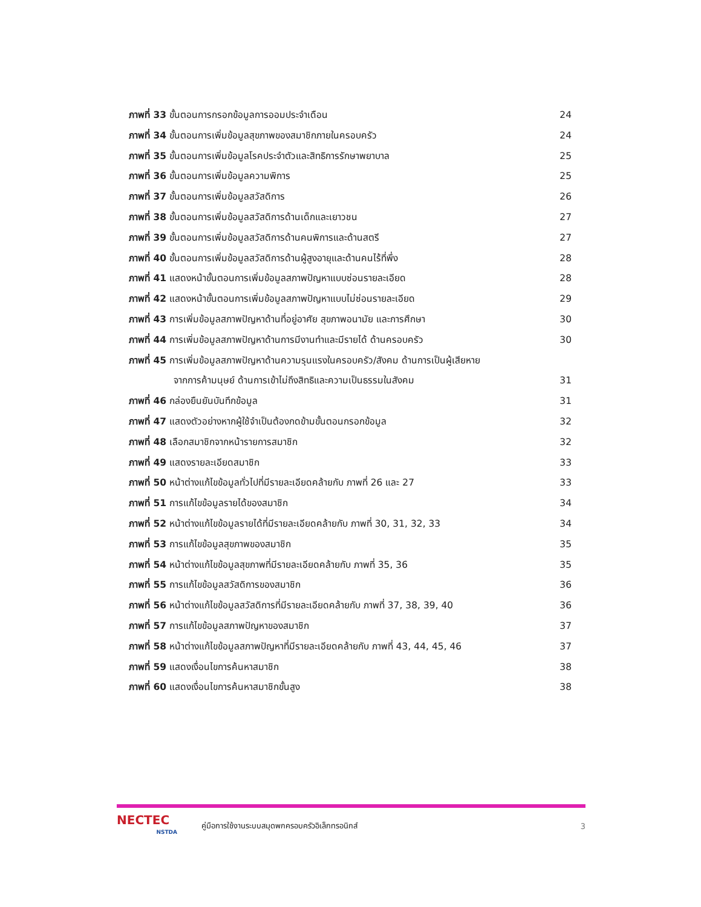ภาพที่ 33 ขั้นตอนการกรอกข้อมูลการออมประจำเดือน 24
ภาพที่ 34 ขั้นตอนการเพิ่มข้อมูลสุขภาพของสมาชิกภายในครอบครัว 24
ภาพที่ 35 ขั้นตอนการเพิ่มข้อมูลโรคประจำตัวและสิทธิการรักษาพยาบาล 25
ภาพที่ 36 ขั้นตอนการเพิ่มข้อมูลความพิการ 25
ภาพที่ 37 ขั้นตอนการเพิ่มข้อมูลสวัสดิการ 26
ภาพที่ 38 ขั้นตอนการเพิ่มข้อมูลสวัสดิการด้านเด็กและเยาวชน 27
ภาพที่ 39 ขั้นตอนการเพิ่มข้อมูลสวัสดิการด้านคนพิการและด้านสตรี 27
ภาพที่ 40 ขั้นตอนการเพิ่มข้อมูลสวัสดิการด้านผู้สูงอายุและด้านคนไร้ที่พึ่ง 28
ภาพที่ 41 แสดงหน้าขั้นตอนการเพิ่มข้อมูลสภาพปัญหาแบบซ่อนรายละเอียด 28
ภาพที่ 42 แสดงหน้าขั้นตอนการเพิ่มข้อมูลสภาพปัญหาแบบไม่ซ่อนรายละเอียด 29
ภาพที่ 43 การเพิ่มข้อมูลสภาพปัญหาด้านที่อยู่อาศัย สุขภาพอนามัย และการศึกษา 30
ภาพที่ 44 การเพิ่มข้อมูลสภาพปัญหาด้านการมีงานทำและมีรายได้ ด้านครอบครัว 30
ภาพที่ 45 การเพิ่มข้อมูลสภาพปัญหาด้านความรุนแรงในครอบครัว/สังคม ด้านการเป็นผู้เสียหาย
จากการค้ามนุษย์ ด้านการเข้าไม่ถึงสิทธิและความเป็นธรรมในสังคม 31
ภาพที่ 46 กล่องยืนยันบันทึกข้อมูล 31
ภาพที่ 47 แสดงตัวอย่างหากผู้ใช้จำเป็นต้องกดข้ามขั้นตอนกรอกข้อมูล 32
ภาพที่ 48 เลือกสมาชิกจากหน้ารายการสมาชิก 32
ภาพที่ 49 แสดงรายละเอียดสมาชิก 33
ภาพที่ 50 หน้าต่างแก้ไขข้อมูลทั่วไปที่มีรายละเอียดคล้ายกับ ภาพที่ 26 และ 27 33
ภาพที่ 51 การแก้ไขข้อมูลรายได้ของสมาชิก 34
ภาพที่ 52 หน้าต่างแก้ไขข้อมูลรายได้ที่มีรายละเอียดคล้ายกับ ภาพที่ 30, 31, 32, 33 34
ภาพที่ 53 การแก้ไขข้อมูลสุขภาพของสมาชิก 35
ภาพที่ 54 หน้าต่างแก้ไขข้อมูลสุขภาพที่มีรายละเอียดคล้ายกับ ภาพที่ 35, 36 35
ภาพที่ 55 การแก้ไขข้อมูลสวัสดิการของสมาชิก 36
ภาพที่ 56 หน้าต่างแก้ไขข้อมูลสวัสดิการที่มีรายละเอียดคล้ายกับ ภาพที่ 37, 38, 39, 40 36
ภาพที่ 57 การแก้ไขข้อมูลสภาพปัญหาของสมาชิก 37
ภาพที่ 58 หน้าต่างแก้ไขข้อมูลสภาพปัญหาที่มีรายละเอียดคล้ายกับ ภาพที่ 43, 44, 45, 46 37
ภาพที่ 59 แสดงเงื่อนไขการค้นหาสมาชิก 38
ภาพที่ 60 แสดงเงื่อนไขการค้นหาสมาชิกขั้นสูง 38
NECTEC
NSTDA
คู่มือการใช้งานระบบสมุดพกครอบครัวอิเล็กทรอนิกส์
3